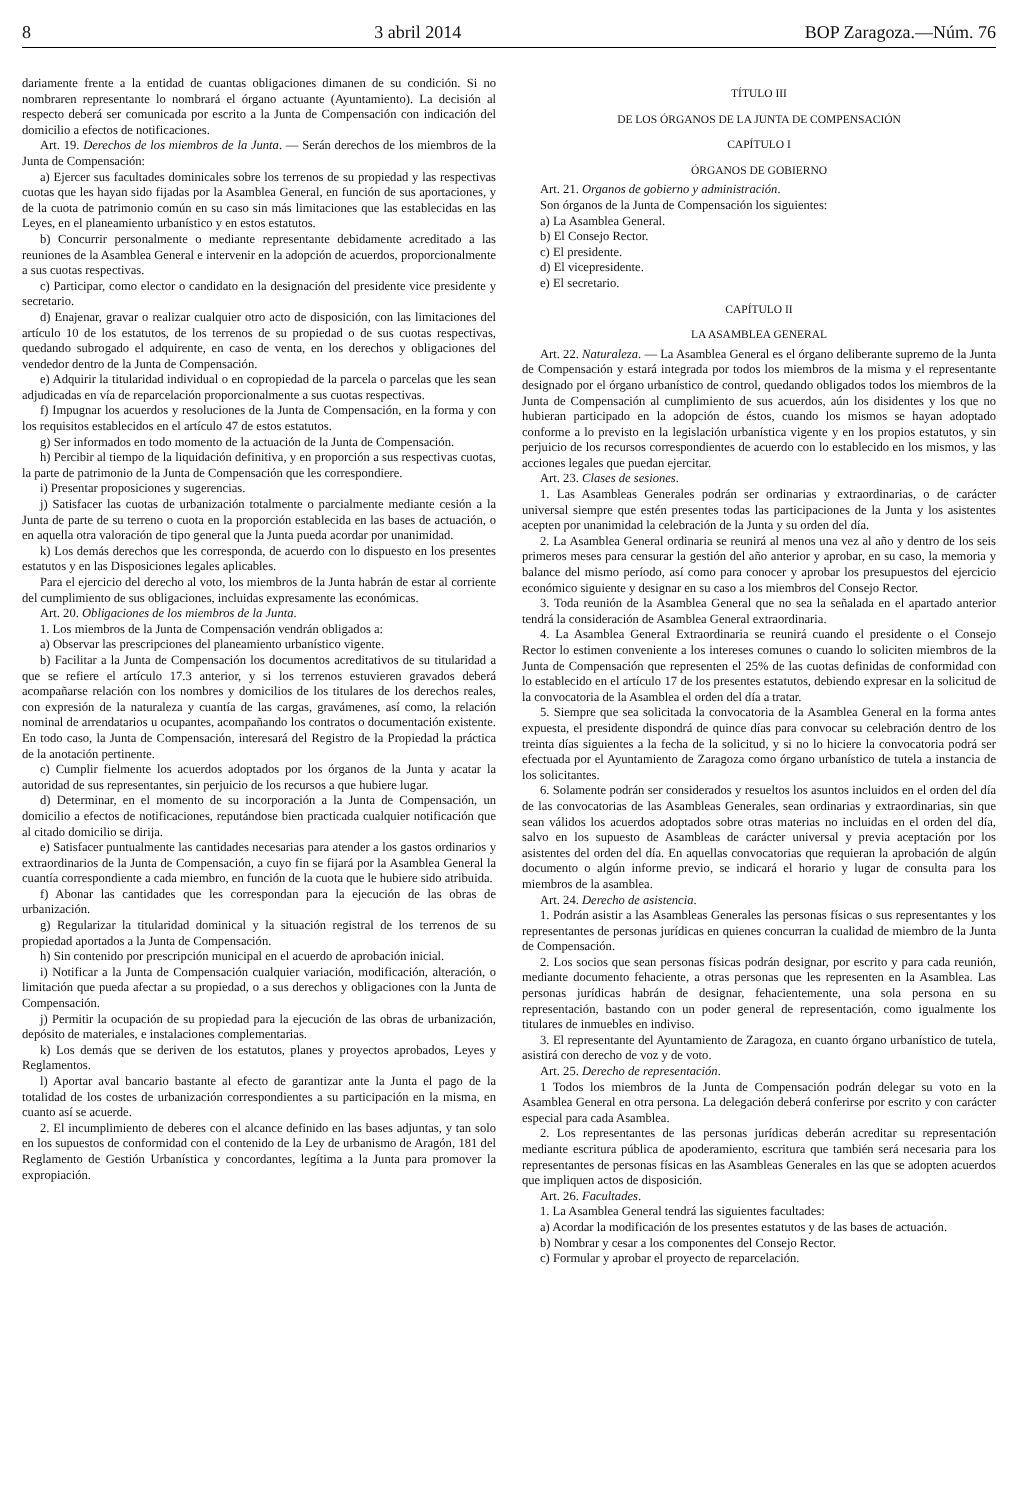8 3 abril 2014 BOP Zaragoza.—Núm. 76
dariamente frente a la entidad de cuantas obligaciones dimanen de su condición. Si no nombraren representante lo nombrará el órgano actuante (Ayuntamiento). La decisión al respecto deberá ser comunicada por escrito a la Junta de Compensación con indicación del domicilio a efectos de notificaciones.
Art. 19. Derechos de los miembros de la Junta. — Serán derechos de los miembros de la Junta de Compensación:
a) Ejercer sus facultades dominicales sobre los terrenos de su propiedad y las respectivas cuotas que les hayan sido fijadas por la Asamblea General, en función de sus aportaciones, y de la cuota de patrimonio común en su caso sin más limitaciones que las establecidas en las Leyes, en el planeamiento urbanístico y en estos estatutos.
b) Concurrir personalmente o mediante representante debidamente acreditado a las reuniones de la Asamblea General e intervenir en la adopción de acuerdos, proporcionalmente a sus cuotas respectivas.
c) Participar, como elector o candidato en la designación del presidente vice presidente y secretario.
d) Enajenar, gravar o realizar cualquier otro acto de disposición, con las limitaciones del artículo 10 de los estatutos, de los terrenos de su propiedad o de sus cuotas respectivas, quedando subrogado el adquirente, en caso de venta, en los derechos y obligaciones del vendedor dentro de la Junta de Compensación.
e) Adquirir la titularidad individual o en copropiedad de la parcela o parcelas que les sean adjudicadas en vía de reparcelación proporcionalmente a sus cuotas respectivas.
f) Impugnar los acuerdos y resoluciones de la Junta de Compensación, en la forma y con los requisitos establecidos en el artículo 47 de estos estatutos.
g) Ser informados en todo momento de la actuación de la Junta de Compensación.
h) Percibir al tiempo de la liquidación definitiva, y en proporción a sus respectivas cuotas, la parte de patrimonio de la Junta de Compensación que les correspondiere.
i) Presentar proposiciones y sugerencias.
j) Satisfacer las cuotas de urbanización totalmente o parcialmente mediante cesión a la Junta de parte de su terreno o cuota en la proporción establecida en las bases de actuación, o en aquella otra valoración de tipo general que la Junta pueda acordar por unanimidad.
k) Los demás derechos que les corresponda, de acuerdo con lo dispuesto en los presentes estatutos y en las Disposiciones legales aplicables.
Para el ejercicio del derecho al voto, los miembros de la Junta habrán de estar al corriente del cumplimiento de sus obligaciones, incluidas expresamente las económicas.
Art. 20. Obligaciones de los miembros de la Junta.
1. Los miembros de la Junta de Compensación vendrán obligados a:
a) Observar las prescripciones del planeamiento urbanístico vigente.
b) Facilitar a la Junta de Compensación los documentos acreditativos de su titularidad a que se refiere el artículo 17.3 anterior, y si los terrenos estuvieren gravados deberá acompañarse relación con los nombres y domicilios de los titulares de los derechos reales, con expresión de la naturaleza y cuantía de las cargas, gravámenes, así como, la relación nominal de arrendatarios u ocupantes, acompañando los contratos o documentación existente. En todo caso, la Junta de Compensación, interesará del Registro de la Propiedad la práctica de la anotación pertinente.
c) Cumplir fielmente los acuerdos adoptados por los órganos de la Junta y acatar la autoridad de sus representantes, sin perjuicio de los recursos a que hubiere lugar.
d) Determinar, en el momento de su incorporación a la Junta de Compensación, un domicilio a efectos de notificaciones, reputándose bien practicada cualquier notificación que al citado domicilio se dirija.
e) Satisfacer puntualmente las cantidades necesarias para atender a los gastos ordinarios y extraordinarios de la Junta de Compensación, a cuyo fin se fijará por la Asamblea General la cuantía correspondiente a cada miembro, en función de la cuota que le hubiere sido atribuida.
f) Abonar las cantidades que les correspondan para la ejecución de las obras de urbanización.
g) Regularizar la titularidad dominical y la situación registral de los terrenos de su propiedad aportados a la Junta de Compensación.
h) Sin contenido por prescripción municipal en el acuerdo de aprobación inicial.
i) Notificar a la Junta de Compensación cualquier variación, modificación, alteración, o limitación que pueda afectar a su propiedad, o a sus derechos y obligaciones con la Junta de Compensación.
j) Permitir la ocupación de su propiedad para la ejecución de las obras de urbanización, depósito de materiales, e instalaciones complementarias.
k) Los demás que se deriven de los estatutos, planes y proyectos aprobados, Leyes y Reglamentos.
l) Aportar aval bancario bastante al efecto de garantizar ante la Junta el pago de la totalidad de los costes de urbanización correspondientes a su participación en la misma, en cuanto así se acuerde.
2. El incumplimiento de deberes con el alcance definido en las bases adjuntas, y tan solo en los supuestos de conformidad con el contenido de la Ley de urbanismo de Aragón, 181 del Reglamento de Gestión Urbanística y concordantes, legítima a la Junta para promover la expropiación.
TÍTULO III
DE LOS ÓRGANOS DE LA JUNTA DE COMPENSACIÓN
CAPÍTULO I
ÓRGANOS DE GOBIERNO
Art. 21. Organos de gobierno y administración.
Son órganos de la Junta de Compensación los siguientes:
a) La Asamblea General.
b) El Consejo Rector.
c) El presidente.
d) El vicepresidente.
e) El secretario.
CAPÍTULO II
LA ASAMBLEA GENERAL
Art. 22. Naturaleza. — La Asamblea General es el órgano deliberante supremo de la Junta de Compensación y estará integrada por todos los miembros de la misma y el representante designado por el órgano urbanístico de control, quedando obligados todos los miembros de la Junta de Compensación al cumplimiento de sus acuerdos, aún los disidentes y los que no hubieran participado en la adopción de éstos, cuando los mismos se hayan adoptado conforme a lo previsto en la legislación urbanística vigente y en los propios estatutos, y sin perjuicio de los recursos correspondientes de acuerdo con lo establecido en los mismos, y las acciones legales que puedan ejercitar.
Art. 23. Clases de sesiones.
1. Las Asambleas Generales podrán ser ordinarias y extraordinarias, o de carácter universal siempre que estén presentes todas las participaciones de la Junta y los asistentes acepten por unanimidad la celebración de la Junta y su orden del día.
2. La Asamblea General ordinaria se reunirá al menos una vez al año y dentro de los seis primeros meses para censurar la gestión del año anterior y aprobar, en su caso, la memoria y balance del mismo período, así como para conocer y aprobar los presupuestos del ejercicio económico siguiente y designar en su caso a los miembros del Consejo Rector.
3. Toda reunión de la Asamblea General que no sea la señalada en el apartado anterior tendrá la consideración de Asamblea General extraordinaria.
4. La Asamblea General Extraordinaria se reunirá cuando el presidente o el Consejo Rector lo estimen conveniente a los intereses comunes o cuando lo soliciten miembros de la Junta de Compensación que representen el 25% de las cuotas definidas de conformidad con lo establecido en el artículo 17 de los presentes estatutos, debiendo expresar en la solicitud de la convocatoria de la Asamblea el orden del día a tratar.
5. Siempre que sea solicitada la convocatoria de la Asamblea General en la forma antes expuesta, el presidente dispondrá de quince días para convocar su celebración dentro de los treinta días siguientes a la fecha de la solicitud, y si no lo hiciere la convocatoria podrá ser efectuada por el Ayuntamiento de Zaragoza como órgano urbanístico de tutela a instancia de los solicitantes.
6. Solamente podrán ser considerados y resueltos los asuntos incluidos en el orden del día de las convocatorias de las Asambleas Generales, sean ordinarias y extraordinarias, sin que sean válidos los acuerdos adoptados sobre otras materias no incluidas en el orden del día, salvo en los supuesto de Asambleas de carácter universal y previa aceptación por los asistentes del orden del día. En aquellas convocatorias que requieran la aprobación de algún documento o algún informe previo, se indicará el horario y lugar de consulta para los miembros de la asamblea.
Art. 24. Derecho de asistencia.
1. Podrán asistir a las Asambleas Generales las personas físicas o sus representantes y los representantes de personas jurídicas en quienes concurran la cualidad de miembro de la Junta de Compensación.
2. Los socios que sean personas físicas podrán designar, por escrito y para cada reunión, mediante documento fehaciente, a otras personas que les representen en la Asamblea. Las personas jurídicas habrán de designar, fehacientemente, una sola persona en su representación, bastando con un poder general de representación, como igualmente los titulares de inmuebles en indiviso.
3. El representante del Ayuntamiento de Zaragoza, en cuanto órgano urbanístico de tutela, asistirá con derecho de voz y de voto.
Art. 25. Derecho de representación.
1 Todos los miembros de la Junta de Compensación podrán delegar su voto en la Asamblea General en otra persona. La delegación deberá conferirse por escrito y con carácter especial para cada Asamblea.
2. Los representantes de las personas jurídicas deberán acreditar su representación mediante escritura pública de apoderamiento, escritura que también será necesaria para los representantes de personas físicas en las Asambleas Generales en las que se adopten acuerdos que impliquen actos de disposición.
Art. 26. Facultades.
1. La Asamblea General tendrá las siguientes facultades:
a) Acordar la modificación de los presentes estatutos y de las bases de actuación.
b) Nombrar y cesar a los componentes del Consejo Rector.
c) Formular y aprobar el proyecto de reparcelación.